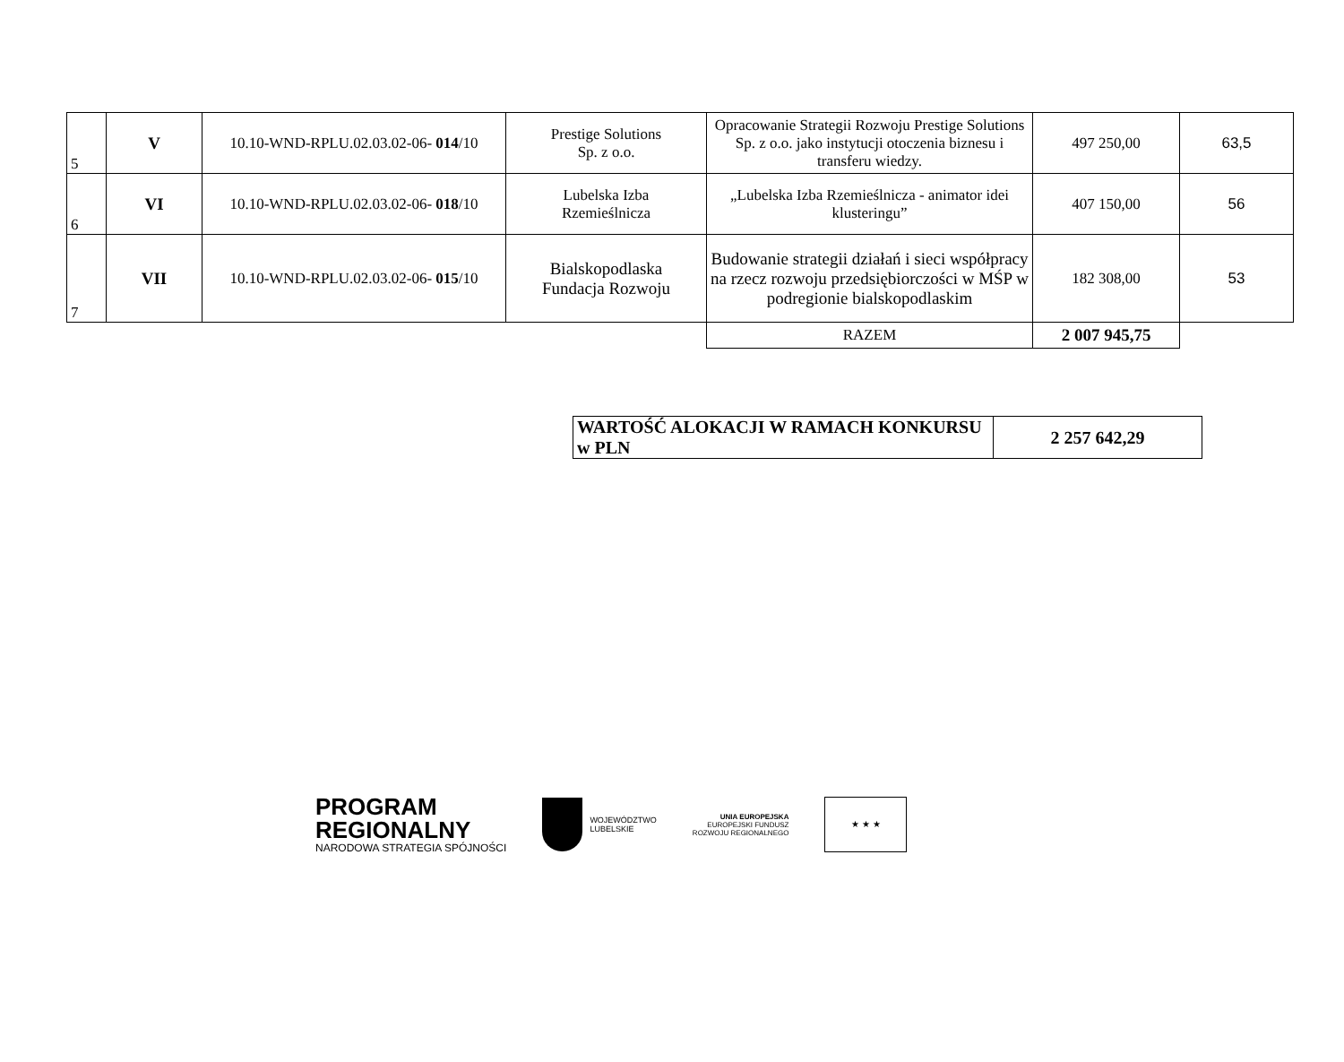| 5 | V | 10.10-WND-RPLU.02.03.02-06- 014 /10 | Prestige Solutions Sp. z o.o. | Opracowanie Strategii Rozwoju Prestige Solutions Sp. z o.o. jako instytucji otoczenia biznesu i transferu wiedzy. | 497 250,00 | 63,5 |
| 6 | VI | 10.10-WND-RPLU.02.03.02-06- 018 /10 | Lubelska Izba Rzemieślnicza | „Lubelska Izba Rzemieślnicza - animator idei klusteringu” | 407 150,00 | 56 |
| 7 | VII | 10.10-WND-RPLU.02.03.02-06- 015 /10 | Bialskopodlaska Fundacja Rozwoju | Budowanie strategii działań i sieci współpracy na rzecz rozwoju przedsiębiorczości w MŚP w podregionie bialskopodlaskim | 182 308,00 | 53 |
| | | | | RAZEM | 2 007 945,75 | |
| WARTOŚĆ ALOKACJI W RAMACH KONKURSU w PLN | 2 257 642,29 |
PROGRAM
REGIONALNY
NARODOWA STRATEGIA SPÓJNOŚCI
WOJEWÓDZTWO
LUBELSKIE
UNIA EUROPEJSKA
EUROPEJSKI FUNDUSZ
ROZWOJU REGIONALNEGO
★ ★ ★